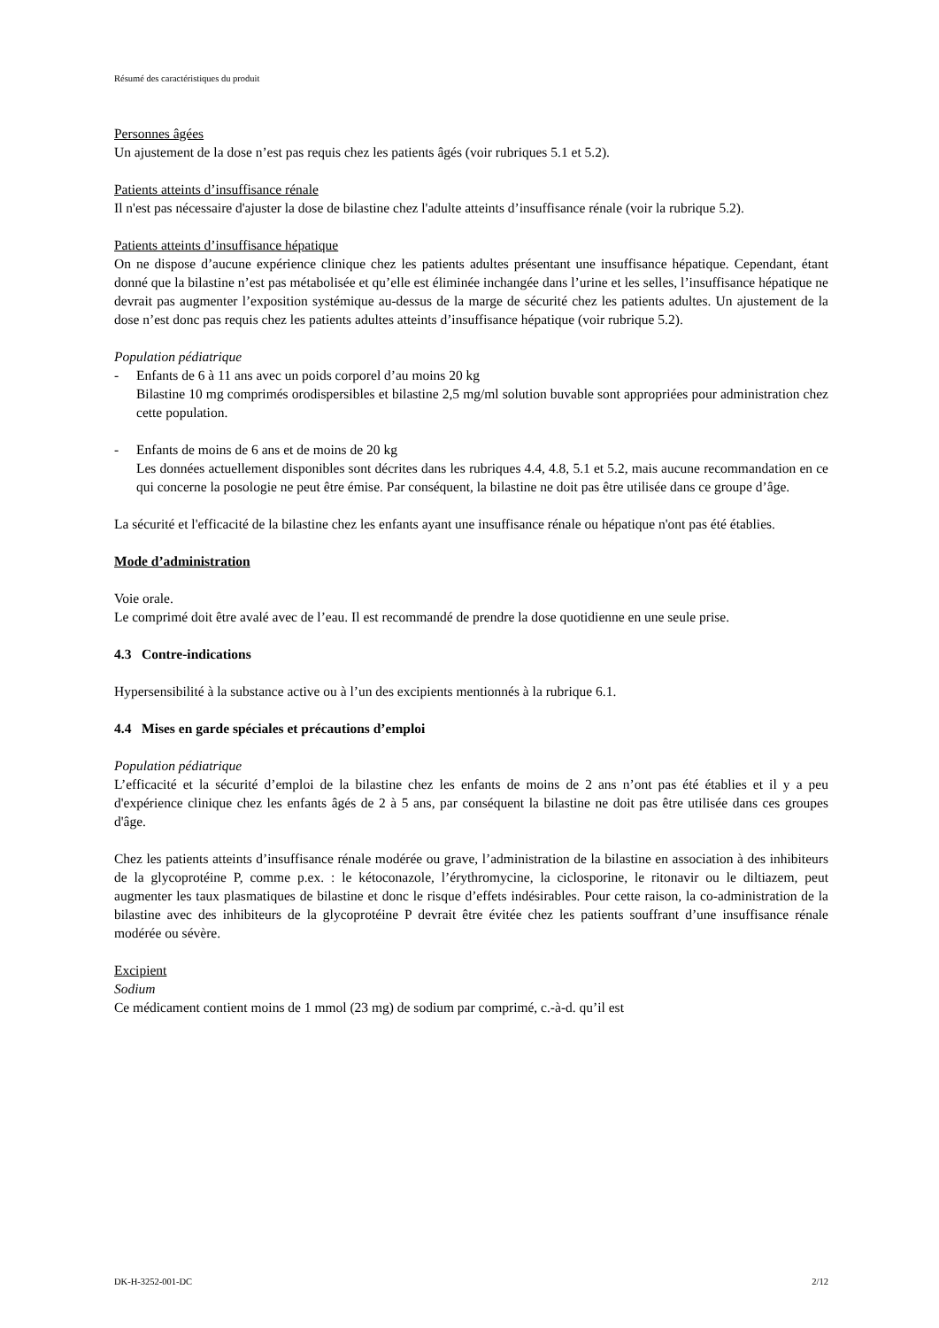Résumé des caractéristiques du produit
Personnes âgées
Un ajustement de la dose n’est pas requis chez les patients âgés (voir rubriques 5.1 et 5.2).
Patients atteints d’insuffisance rénale
Il n'est pas nécessaire d'ajuster la dose de bilastine chez l'adulte atteints d’insuffisance rénale (voir la rubrique 5.2).
Patients atteints d’insuffisance hépatique
On ne dispose d’aucune expérience clinique chez les patients adultes présentant une insuffisance hépatique. Cependant, étant donné que la bilastine n’est pas métabolisée et qu’elle est éliminée inchangée dans l’urine et les selles, l’insuffisance hépatique ne devrait pas augmenter l’exposition systémique au-dessus de la marge de sécurité chez les patients adultes. Un ajustement de la dose n’est donc pas requis chez les patients adultes atteints d’insuffisance hépatique (voir rubrique 5.2).
Population pédiatrique
- Enfants de 6 à 11 ans avec un poids corporel d’au moins 20 kg
Bilastine 10 mg comprimés orodispersibles et bilastine 2,5 mg/ml solution buvable sont appropriées pour administration chez cette population.
- Enfants de moins de 6 ans et de moins de 20 kg
Les données actuellement disponibles sont décrites dans les rubriques 4.4, 4.8, 5.1 et 5.2, mais aucune recommandation en ce qui concerne la posologie ne peut être émise. Par conséquent, la bilastine ne doit pas être utilisée dans ce groupe d’âge.
La sécurité et l'efficacité de la bilastine chez les enfants ayant une insuffisance rénale ou hépatique n'ont pas été établies.
Mode d’administration
Voie orale.
Le comprimé doit être avalé avec de l’eau. Il est recommandé de prendre la dose quotidienne en une seule prise.
4.3 Contre-indications
Hypersensibilité à la substance active ou à l’un des excipients mentionnés à la rubrique 6.1.
4.4 Mises en garde spéciales et précautions d’emploi
Population pédiatrique
L’efficacité et la sécurité d’emploi de la bilastine chez les enfants de moins de 2 ans n’ont pas été établies et il y a peu d'expérience clinique chez les enfants âgés de 2 à 5 ans, par conséquent la bilastine ne doit pas être utilisée dans ces groupes d'âge.
Chez les patients atteints d’insuffisance rénale modérée ou grave, l’administration de la bilastine en association à des inhibiteurs de la glycoprotéine P, comme p.ex. : le kétoconazole, l’érythromycine, la ciclosporine, le ritonavir ou le diltiazem, peut augmenter les taux plasmatiques de bilastine et donc le risque d’effets indésirables. Pour cette raison, la co-administration de la bilastine avec des inhibiteurs de la glycoprotéine P devrait être évitée chez les patients souffrant d’une insuffisance rénale modérée ou sévère.
Excipient
Sodium
Ce médicament contient moins de 1 mmol (23 mg) de sodium par comprimé, c.-à-d. qu’il est
DK-H-3252-001-DC 2/12